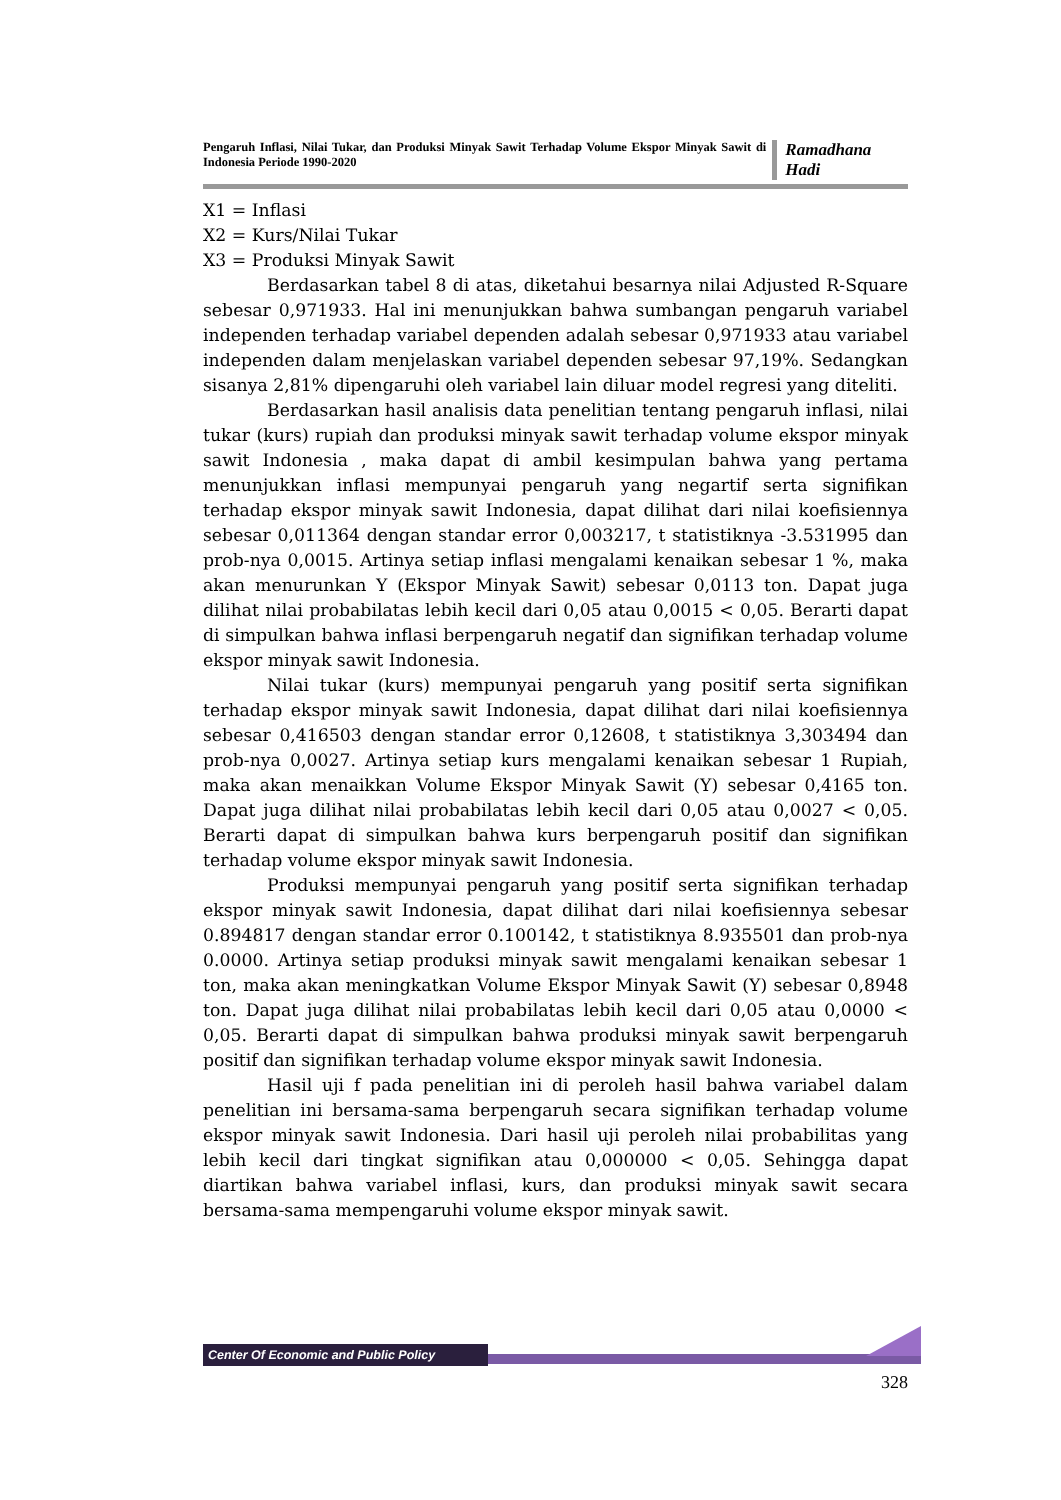Pengaruh Inflasi, Nilai Tukar, dan Produksi Minyak Sawit Terhadap Volume Ekspor Minyak Sawit di Indonesia Periode 1990-2020
Ramadhana Hadi
X1 = Inflasi
X2 = Kurs/Nilai Tukar
X3 = Produksi Minyak Sawit
Berdasarkan tabel 8 di atas, diketahui besarnya nilai Adjusted R-Square sebesar 0,971933. Hal ini menunjukkan bahwa sumbangan pengaruh variabel independen terhadap variabel dependen adalah sebesar 0,971933 atau variabel independen dalam menjelaskan variabel dependen sebesar 97,19%. Sedangkan sisanya 2,81% dipengaruhi oleh variabel lain diluar model regresi yang diteliti.
Berdasarkan hasil analisis data penelitian tentang pengaruh inflasi, nilai tukar (kurs) rupiah dan produksi minyak sawit terhadap volume ekspor minyak sawit Indonesia , maka dapat di ambil kesimpulan bahwa yang pertama menunjukkan inflasi mempunyai pengaruh yang negartif serta signifikan terhadap ekspor minyak sawit Indonesia, dapat dilihat dari nilai koefisiennya sebesar 0,011364 dengan standar error 0,003217, t statistiknya -3.531995 dan prob-nya 0,0015. Artinya setiap inflasi mengalami kenaikan sebesar 1 %, maka akan menurunkan Y (Ekspor Minyak Sawit) sebesar 0,0113 ton. Dapat juga dilihat nilai probabilatas lebih kecil dari 0,05 atau 0,0015 < 0,05. Berarti dapat di simpulkan bahwa inflasi berpengaruh negatif dan signifikan terhadap volume ekspor minyak sawit Indonesia.
Nilai tukar (kurs) mempunyai pengaruh yang positif serta signifikan terhadap ekspor minyak sawit Indonesia, dapat dilihat dari nilai koefisiennya sebesar 0,416503 dengan standar error 0,12608, t statistiknya 3,303494 dan prob-nya 0,0027. Artinya setiap kurs mengalami kenaikan sebesar 1 Rupiah, maka akan menaikkan Volume Ekspor Minyak Sawit (Y) sebesar 0,4165 ton. Dapat juga dilihat nilai probabilatas lebih kecil dari 0,05 atau 0,0027 < 0,05. Berarti dapat di simpulkan bahwa kurs berpengaruh positif dan signifikan terhadap volume ekspor minyak sawit Indonesia.
Produksi mempunyai pengaruh yang positif serta signifikan terhadap ekspor minyak sawit Indonesia, dapat dilihat dari nilai koefisiennya sebesar 0.894817 dengan standar error 0.100142, t statistiknya 8.935501 dan prob-nya 0.0000. Artinya setiap produksi minyak sawit mengalami kenaikan sebesar 1 ton, maka akan meningkatkan Volume Ekspor Minyak Sawit (Y) sebesar 0,8948 ton. Dapat juga dilihat nilai probabilatas lebih kecil dari 0,05 atau 0,0000 < 0,05. Berarti dapat di simpulkan bahwa produksi minyak sawit berpengaruh positif dan signifikan terhadap volume ekspor minyak sawit Indonesia.
Hasil uji f pada penelitian ini di peroleh hasil bahwa variabel dalam penelitian ini bersama-sama berpengaruh secara signifikan terhadap volume ekspor minyak sawit Indonesia. Dari hasil uji peroleh nilai probabilitas yang lebih kecil dari tingkat signifikan atau 0,000000 < 0,05. Sehingga dapat diartikan bahwa variabel inflasi, kurs, dan produksi minyak sawit secara bersama-sama mempengaruhi volume ekspor minyak sawit.
Center Of Economic and Public Policy
328